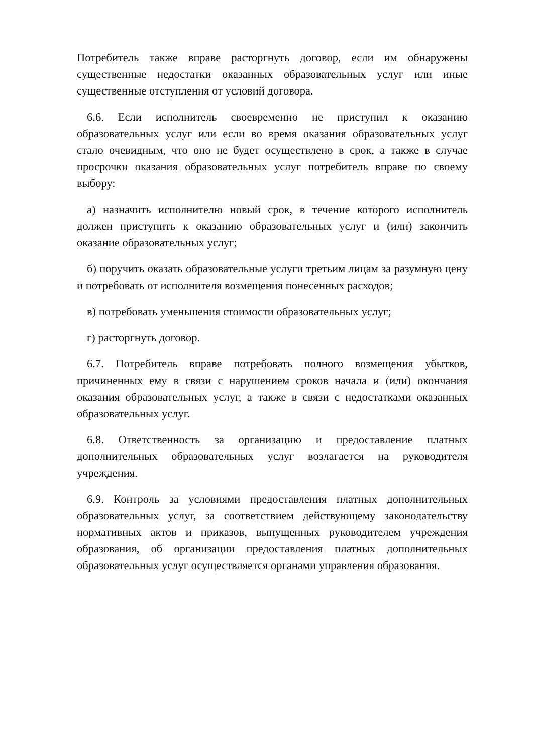Потребитель также вправе расторгнуть договор, если им обнаружены существенные недостатки оказанных образовательных услуг или иные существенные отступления от условий договора.
6.6. Если исполнитель своевременно не приступил к оказанию образовательных услуг или если во время оказания образовательных услуг стало очевидным, что оно не будет осуществлено в срок, а также в случае просрочки оказания образовательных услуг потребитель вправе по своему выбору:
а) назначить исполнителю новый срок, в течение которого исполнитель должен приступить к оказанию образовательных услуг и (или) закончить оказание образовательных услуг;
б) поручить оказать образовательные услуги третьим лицам за разумную цену и потребовать от исполнителя возмещения понесенных расходов;
в) потребовать уменьшения стоимости образовательных услуг;
г) расторгнуть договор.
6.7. Потребитель вправе потребовать полного возмещения убытков, причиненных ему в связи с нарушением сроков начала и (или) окончания оказания образовательных услуг, а также в связи с недостатками оказанных образовательных услуг.
6.8. Ответственность за организацию и предоставление платных дополнительных образовательных услуг возлагается на руководителя учреждения.
6.9. Контроль за условиями предоставления платных дополнительных образовательных услуг, за соответствием действующему законодательству нормативных актов и приказов, выпущенных руководителем учреждения образования, об организации предоставления платных дополнительных образовательных услуг осуществляется органами управления образования.